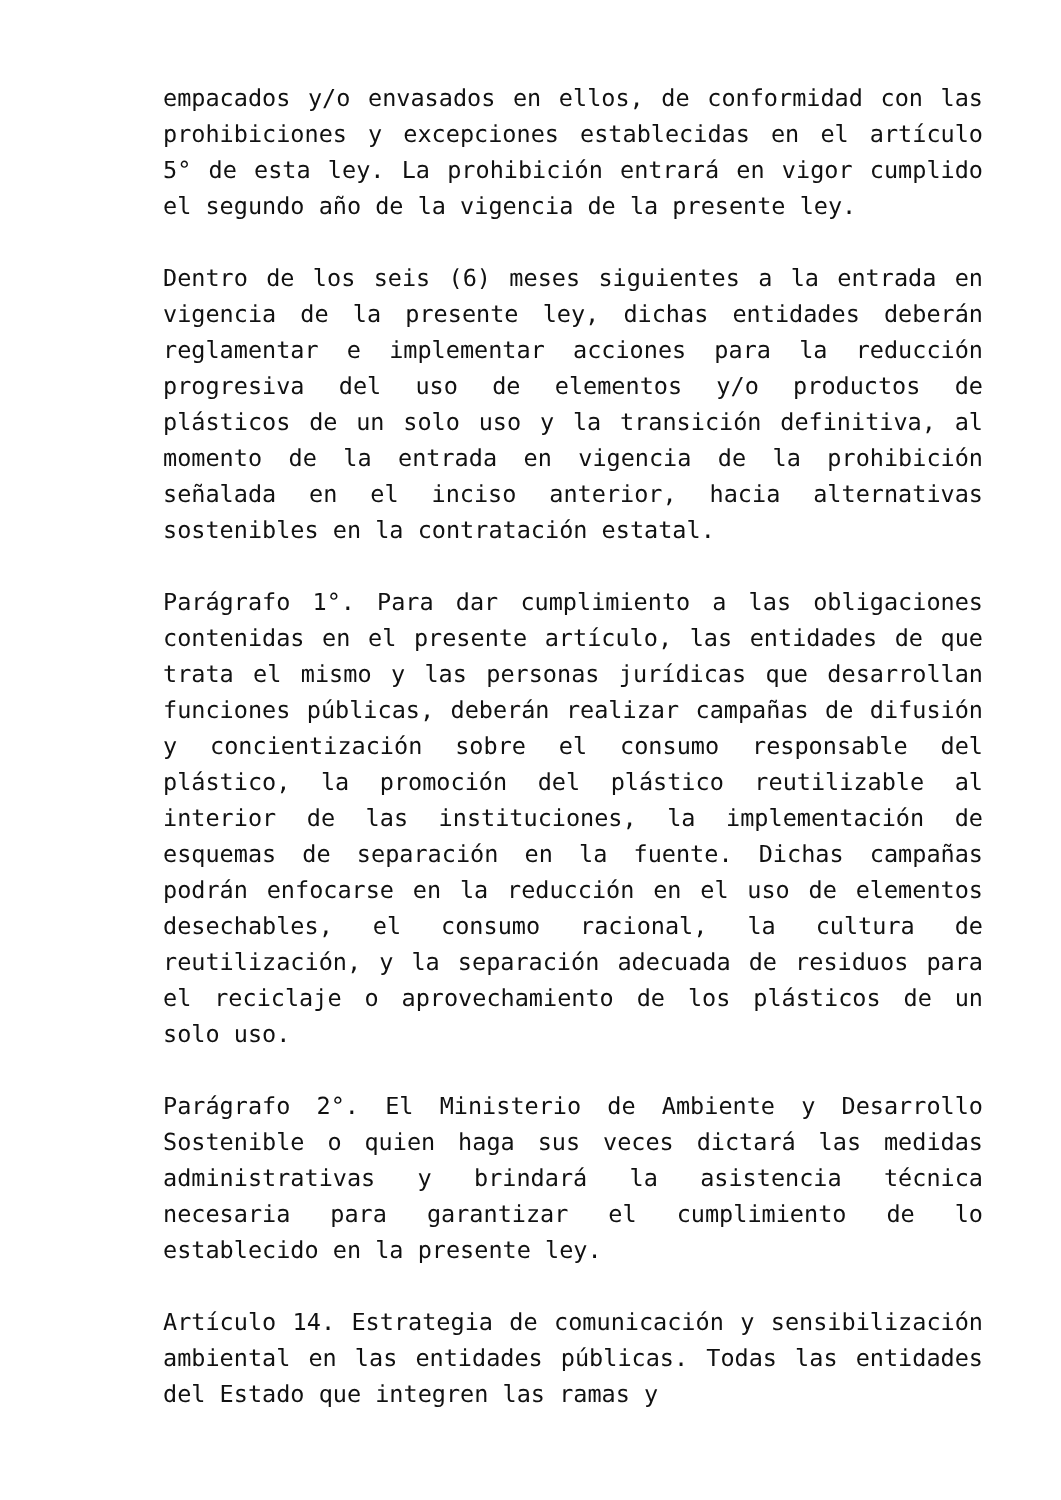empacados y/o envasados en ellos, de conformidad con las prohibiciones y excepciones establecidas en el artículo 5° de esta ley. La prohibición entrará en vigor cumplido el segundo año de la vigencia de la presente ley.
Dentro de los seis (6) meses siguientes a la entrada en vigencia de la presente ley, dichas entidades deberán reglamentar e implementar acciones para la reducción progresiva del uso de elementos y/o productos de plásticos de un solo uso y la transición definitiva, al momento de la entrada en vigencia de la prohibición señalada en el inciso anterior, hacia alternativas sostenibles en la contratación estatal.
Parágrafo 1°. Para dar cumplimiento a las obligaciones contenidas en el presente artículo, las entidades de que trata el mismo y las personas jurídicas que desarrollan funciones públicas, deberán realizar campañas de difusión y concientización sobre el consumo responsable del plástico, la promoción del plástico reutilizable al interior de las instituciones, la implementación de esquemas de separación en la fuente. Dichas campañas podrán enfocarse en la reducción en el uso de elementos desechables, el consumo racional, la cultura de reutilización, y la separación adecuada de residuos para el reciclaje o aprovechamiento de los plásticos de un solo uso.
Parágrafo 2°. El Ministerio de Ambiente y Desarrollo Sostenible o quien haga sus veces dictará las medidas administrativas y brindará la asistencia técnica necesaria para garantizar el cumplimiento de lo establecido en la presente ley.
Artículo 14. Estrategia de comunicación y sensibilización ambiental en las entidades públicas. Todas las entidades del Estado que integren las ramas y